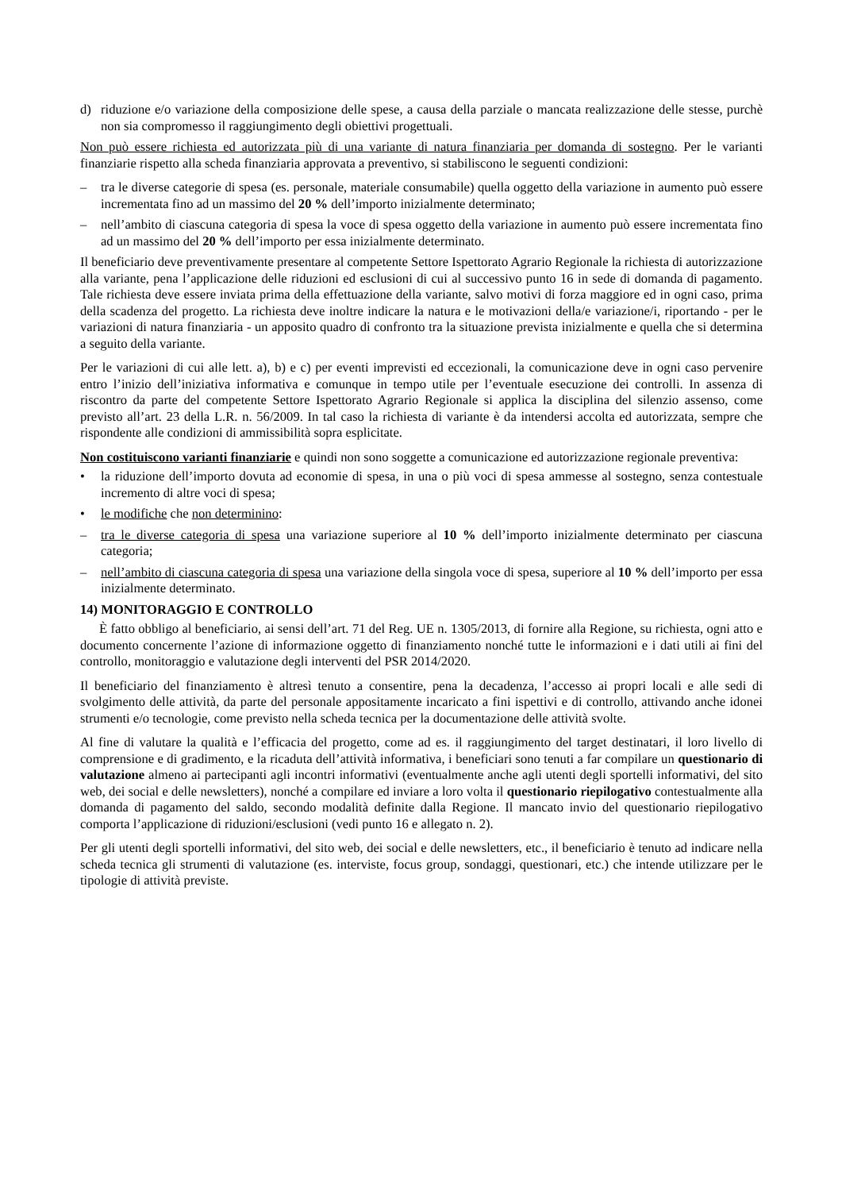d) riduzione e/o variazione della composizione delle spese, a causa della parziale o mancata realizzazione delle stesse, purchè non sia compromesso il raggiungimento degli obiettivi progettuali.
Non può essere richiesta ed autorizzata più di una variante di natura finanziaria per domanda di sostegno. Per le varianti finanziarie rispetto alla scheda finanziaria approvata a preventivo, si stabiliscono le seguenti condizioni:
– tra le diverse categorie di spesa (es. personale, materiale consumabile) quella oggetto della variazione in aumento può essere incrementata fino ad un massimo del 20 % dell’importo inizialmente determinato;
– nell’ambito di ciascuna categoria di spesa la voce di spesa oggetto della variazione in aumento può essere incrementata fino ad un massimo del 20 % dell’importo per essa inizialmente determinato.
Il beneficiario deve preventivamente presentare al competente Settore Ispettorato Agrario Regionale la richiesta di autorizzazione alla variante, pena l’applicazione delle riduzioni ed esclusioni di cui al successivo punto 16 in sede di domanda di pagamento. Tale richiesta deve essere inviata prima della effettuazione della variante, salvo motivi di forza maggiore ed in ogni caso, prima della scadenza del progetto. La richiesta deve inoltre indicare la natura e le motivazioni della/e variazione/i, riportando - per le variazioni di natura finanziaria - un apposito quadro di confronto tra la situazione prevista inizialmente e quella che si determina a seguito della variante.
Per le variazioni di cui alle lett. a), b) e c) per eventi imprevisti ed eccezionali, la comunicazione deve in ogni caso pervenire entro l’inizio dell’iniziativa informativa e comunque in tempo utile per l’eventuale esecuzione dei controlli. In assenza di riscontro da parte del competente Settore Ispettorato Agrario Regionale si applica la disciplina del silenzio assenso, come previsto all’art. 23 della L.R. n. 56/2009. In tal caso la richiesta di variante è da intendersi accolta ed autorizzata, sempre che rispondente alle condizioni di ammissibilità sopra esplicitate.
Non costituiscono varianti finanziarie e quindi non sono soggette a comunicazione ed autorizzazione regionale preventiva:
• la riduzione dell’importo dovuta ad economie di spesa, in una o più voci di spesa ammesse al sostegno, senza contestuale incremento di altre voci di spesa;
• le modifiche che non determinino:
– tra le diverse categoria di spesa una variazione superiore al 10 % dell’importo inizialmente determinato per ciascuna categoria;
– nell’ambito di ciascuna categoria di spesa una variazione della singola voce di spesa, superiore al 10 % dell’importo per essa inizialmente determinato.
14) MONITORAGGIO E CONTROLLO
È fatto obbligo al beneficiario, ai sensi dell’art. 71 del Reg. UE n. 1305/2013, di fornire alla Regione, su richiesta, ogni atto e documento concernente l’azione di informazione oggetto di finanziamento nonché tutte le informazioni e i dati utili ai fini del controllo, monitoraggio e valutazione degli interventi del PSR 2014/2020.
Il beneficiario del finanziamento è altresì tenuto a consentire, pena la decadenza, l’accesso ai propri locali e alle sedi di svolgimento delle attività, da parte del personale appositamente incaricato a fini ispettivi e di controllo, attivando anche idonei strumenti e/o tecnologie, come previsto nella scheda tecnica per la documentazione delle attività svolte.
Al fine di valutare la qualità e l’efficacia del progetto, come ad es. il raggiungimento del target destinatari, il loro livello di comprensione e di gradimento, e la ricaduta dell’attività informativa, i beneficiari sono tenuti a far compilare un questionario di valutazione almeno ai partecipanti agli incontri informativi (eventualmente anche agli utenti degli sportelli informativi, del sito web, dei social e delle newsletters), nonché a compilare ed inviare a loro volta il questionario riepilogativo contestualmente alla domanda di pagamento del saldo, secondo modalità definite dalla Regione. Il mancato invio del questionario riepilogativo comporta l’applicazione di riduzioni/esclusioni (vedi punto 16 e allegato n. 2).
Per gli utenti degli sportelli informativi, del sito web, dei social e delle newsletters, etc., il beneficiario è tenuto ad indicare nella scheda tecnica gli strumenti di valutazione (es. interviste, focus group, sondaggi, questionari, etc.) che intende utilizzare per le tipologie di attività previste.